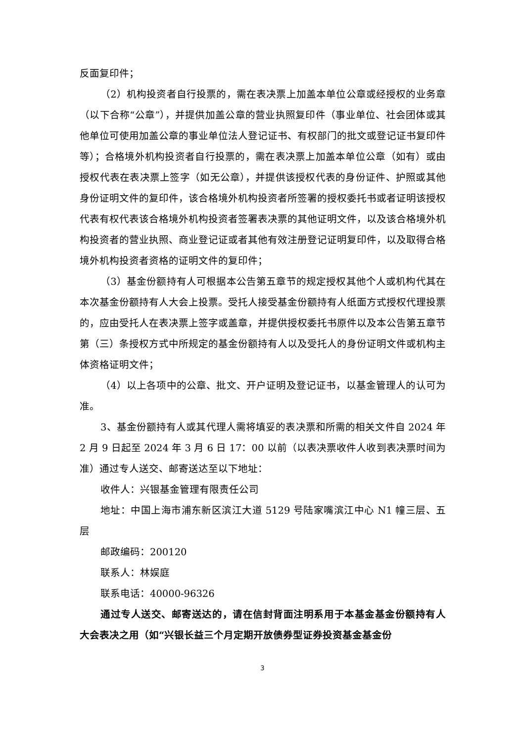反面复印件；
（2）机构投资者自行投票的，需在表决票上加盖本单位公章或经授权的业务章（以下合称“公章”），并提供加盖公章的营业执照复印件（事业单位、社会团体或其他单位可使用加盖公章的事业单位法人登记证书、有权部门的批文或登记证书复印件等）；合格境外机构投资者自行投票的，需在表决票上加盖本单位公章（如有）或由授权代表在表决票上签字（如无公章），并提供该授权代表的身份证件、护照或其他身份证明文件的复印件，该合格境外机构投资者所签署的授权委托书或者证明该授权代表有权代表该合格境外机构投资者签署表决票的其他证明文件，以及该合格境外机构投资者的营业执照、商业登记证或者其他有效注册登记证明复印件，以及取得合格境外机构投资者资格的证明文件的复印件；
（3）基金份额持有人可根据本公告第五章节的规定授权其他个人或机构代其在本次基金份额持有人大会上投票。受托人接受基金份额持有人纸面方式授权代理投票的，应由受托人在表决票上签字或盖章，并提供授权委托书原件以及本公告第五章节第（三）条授权方式中所规定的基金份额持有人以及受托人的身份证明文件或机构主体资格证明文件；
（4）以上各项中的公章、批文、开户证明及登记证书，以基金管理人的认可为准。
3、基金份额持有人或其代理人需将填妥的表决票和所需的相关文件自 2024 年 2 月 9 日起至 2024 年 3 月 6 日 17：00 以前（以表决票收件人收到表决票时间为准）通过专人送交、邮寄送达至以下地址：
收件人：兴银基金管理有限责任公司
地址：中国上海市浦东新区滨江大道 5129 号陆家嘴滨江中心 N1 幢三层、五层
邮政编码：200120
联系人：林娱庭
联系电话：40000-96326
通过专人送交、邮寄送达的，请在信封背面注明系用于本基金基金份额持有人大会表决之用（如“兴银长益三个月定期开放债券型证券投资基金基金份
3